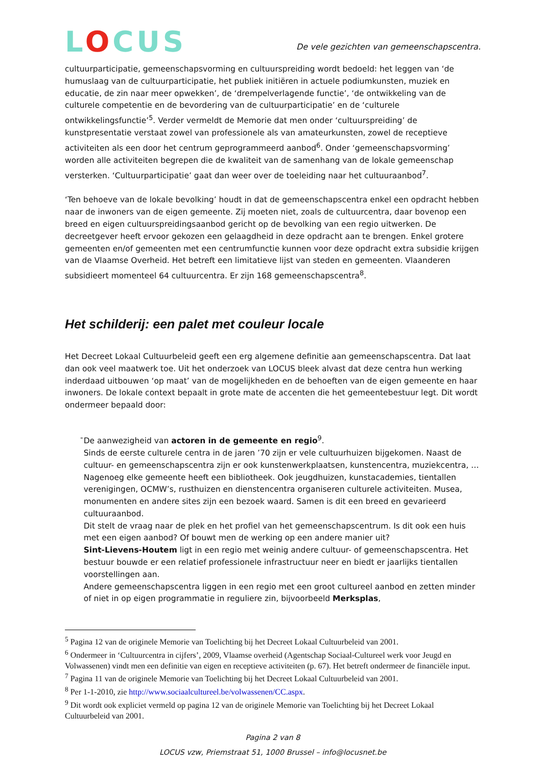LOCUS
De vele gezichten van gemeenschapscentra.
cultuurparticipatie, gemeenschapsvorming en cultuurspreiding wordt bedoeld: het leggen van ‘de humuslaag van de cultuurparticipatie, het publiek initiëren in actuele podiumkunsten, muziek en educatie, de zin naar meer opwekken’, de ‘drempelverlagende functie’, ‘de ontwikkeling van de culturele competentie en de bevordering van de cultuurparticipatie’ en de ‘culturele ontwikkelingsfunctie’<sup>5</sup>. Verder vermeldt de Memorie dat men onder ‘cultuurspreiding’ de kunstpresentatie verstaat zowel van professionele als van amateurkunsten, zowel de receptieve activiteiten als een door het centrum geprogrammeerd aanbod<sup>6</sup>. Onder ‘gemeenschapsvorming’ worden alle activiteiten begrepen die de kwaliteit van de samenhang van de lokale gemeenschap versterken. ‘Cultuurparticipatie’ gaat dan weer over de toeleiding naar het cultuuraanbod<sup>7</sup>.
‘Ten behoeve van de lokale bevolking’ houdt in dat de gemeenschapscentra enkel een opdracht hebben naar de inwoners van de eigen gemeente. Zij moeten niet, zoals de cultuurcentra, daar bovenop een breed en eigen cultuurspreidingsaanbod gericht op de bevolking van een regio uitwerken. De decreetgever heeft ervoor gekozen een gelaagdheid in deze opdracht aan te brengen. Enkel grotere gemeenten en/of gemeenten met een centrumfunctie kunnen voor deze opdracht extra subsidie krijgen van de Vlaamse Overheid. Het betreft een limitatieve lijst van steden en gemeenten. Vlaanderen subsidieert momenteel 64 cultuurcentra. Er zijn 168 gemeenschapscentra<sup>8</sup>.
Het schilderij: een palet met couleur locale
Het Decreet Lokaal Cultuurbeleid geeft een erg algemene definitie aan gemeenschapscentra. Dat laat dan ook veel maatwerk toe. Uit het onderzoek van LOCUS bleek alvast dat deze centra hun werking inderdaad uitbouwen ‘op maat’ van de mogelijkheden en de behoeften van de eigen gemeente en haar inwoners. De lokale context bepaalt in grote mate de accenten die het gemeentebestuur legt. Dit wordt ondermeer bepaald door:
- De aanwezigheid van actoren in de gemeente en regio<sup>9</sup>.
Sinds de eerste culturele centra in de jaren ’70 zijn er vele cultuurhuizen bijgekomen. Naast de cultuur- en gemeenschapscentra zijn er ook kunstenwerkplaatsen, kunstencentra, muziekcentra, … Nagenoeg elke gemeente heeft een bibliotheek. Ook jeugdhuizen, kunstacademies, tientallen verenigingen, OCMW’s, rusthuizen en dienstencentra organiseren culturele activiteiten. Musea, monumenten en andere sites zijn een bezoek waard. Samen is dit een breed en gevarieerd cultuuraanbod.
Dit stelt de vraag naar de plek en het profiel van het gemeenschapscentrum. Is dit ook een huis met een eigen aanbod? Of bouwt men de werking op een andere manier uit?
Sint-Lievens-Houtem ligt in een regio met weinig andere cultuur- of gemeenschapscentra. Het bestuur bouwde er een relatief professionele infrastructuur neer en biedt er jaarlijks tientallen voorstellingen aan.
Andere gemeenschapscentra liggen in een regio met een groot cultureel aanbod en zetten minder of niet in op eigen programmatie in reguliere zin, bijvoorbeeld Merksplas,
<sup>5</sup> Pagina 12 van de originele Memorie van Toelichting bij het Decreet Lokaal Cultuurbeleid van 2001.
<sup>6</sup> Ondermeer in ‘Cultuurcentra in cijfers’, 2009, Vlaamse overheid (Agentschap Sociaal-Cultureel werk voor Jeugd en Volwassenen) vindt men een definitie van eigen en receptieve activiteiten (p. 67). Het betreft ondermeer de financiële input.
<sup>7</sup> Pagina 11 van de originele Memorie van Toelichting bij het Decreet Lokaal Cultuurbeleid van 2001.
<sup>8</sup> Per 1-1-2010, zie http://www.sociaalcultureel.be/volwassenen/CC.aspx.
<sup>9</sup> Dit wordt ook expliciet vermeld op pagina 12 van de originele Memorie van Toelichting bij het Decreet Lokaal Cultuurbeleid van 2001.
Pagina 2 van 8
LOCUS vzw, Priemstraat 51, 1000 Brussel – info@locusnet.be